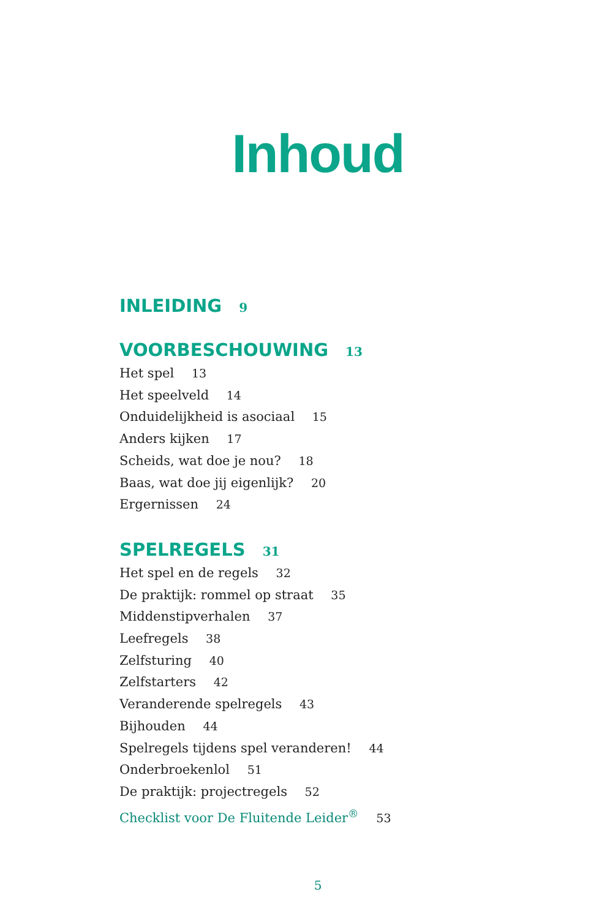Inhoud
INLEIDING 9
VOORBESCHOUWING 13
Het spel 13
Het speelveld 14
Onduidelijkheid is asociaal 15
Anders kijken 17
Scheids, wat doe je nou? 18
Baas, wat doe jij eigenlijk? 20
Ergernissen 24
SPELREGELS 31
Het spel en de regels 32
De praktijk: rommel op straat 35
Middenstipverhalen 37
Leefregels 38
Zelfsturing 40
Zelfstarters 42
Veranderende spelregels 43
Bijhouden 44
Spelregels tijdens spel veranderen! 44
Onderbroekenlol 51
De praktijk: projectregels 52
Checklist voor De Fluitende Leider<sup>®</sup> 53
5